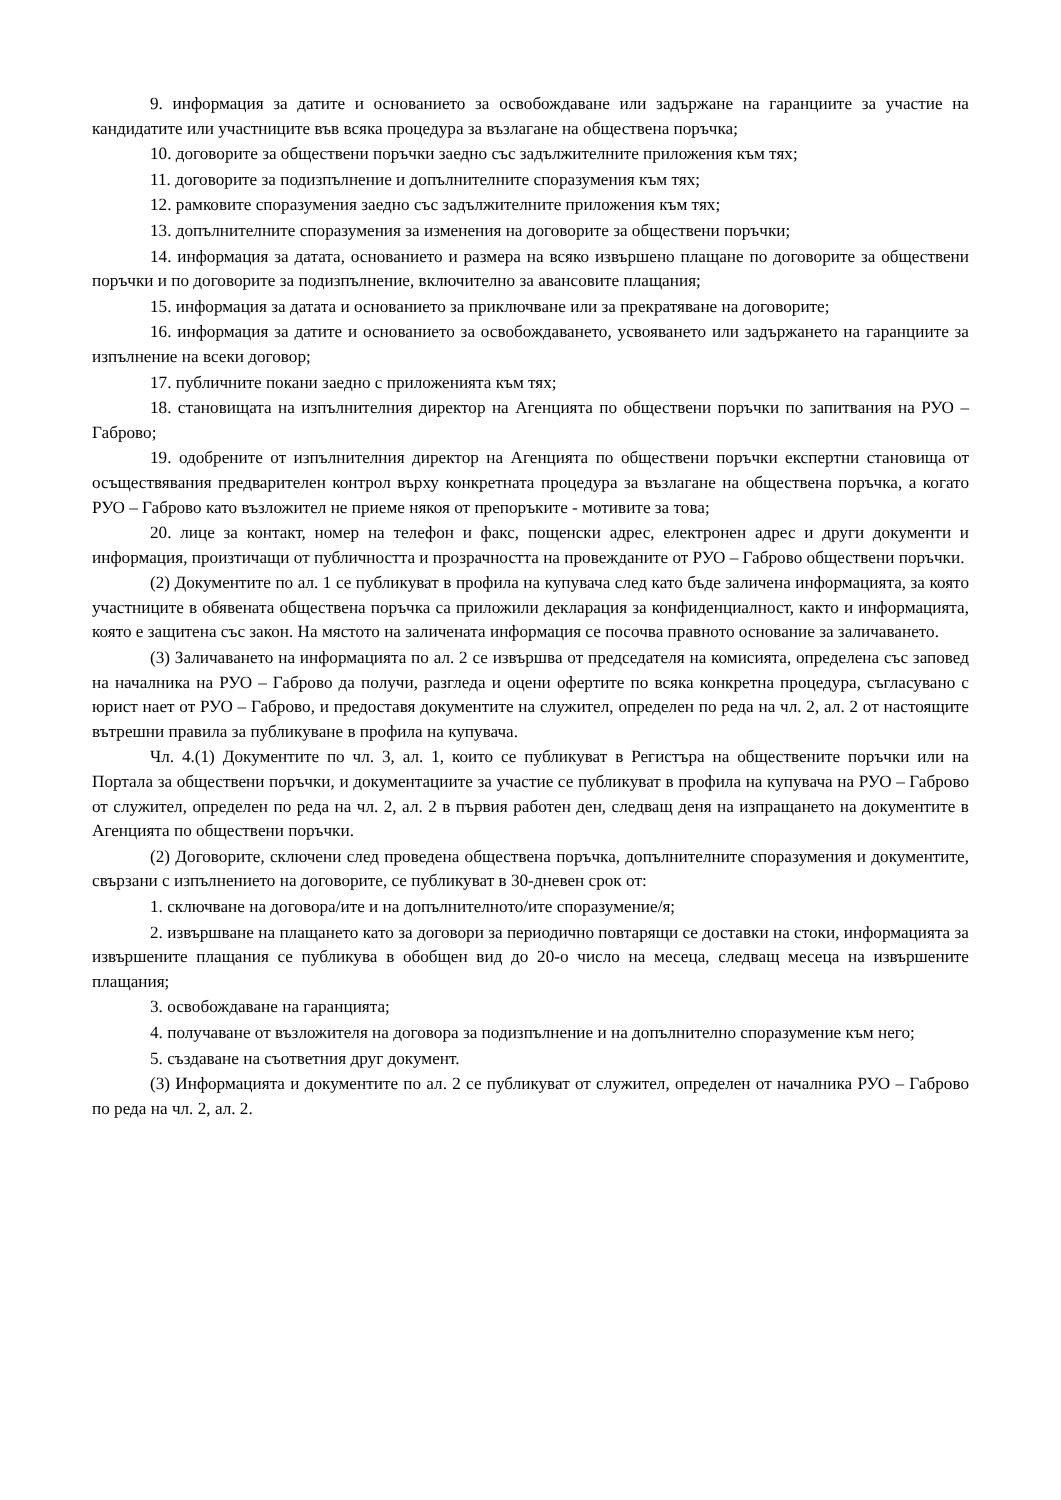9. информация за датите и основанието за освобождаване или задържане на гаранциите за участие на кандидатите или участниците във всяка процедура за възлагане на обществена поръчка;
10. договорите за обществени поръчки заедно със задължителните приложения към тях;
11. договорите за подизпълнение и допълнителните споразумения към тях;
12. рамковите споразумения заедно със задължителните приложения към тях;
13. допълнителните споразумения за изменения на договорите за обществени поръчки;
14. информация за датата, основанието и размера на всяко извършено плащане по договорите за обществени поръчки и по договорите за подизпълнение, включително за авансовите плащания;
15. информация за датата и основанието за приключване или за прекратяване на договорите;
16. информация за датите и основанието за освобождаването, усвояването или задържането на гаранциите за изпълнение на всеки договор;
17. публичните покани заедно с приложенията към тях;
18. становищата на изпълнителния директор на Агенцията по обществени поръчки по запитвания на РУО – Габрово;
19. одобрените от изпълнителния директор на Агенцията по обществени поръчки експертни становища от осъществявания предварителен контрол върху конкретната процедура за възлагане на обществена поръчка, а когато РУО – Габрово като възложител не приеме някоя от препоръките - мотивите за това;
20. лице за контакт, номер на телефон и факс, пощенски адрес, електронен адрес и други документи и информация, произтичащи от публичността и прозрачността на провежданите от РУО – Габрово обществени поръчки.
(2) Документите по ал. 1 се публикуват в профила на купувача след като бъде заличена информацията, за която участниците в обявената обществена поръчка са приложили декларация за конфиденциалност, както и информацията, която е защитена със закон. На мястото на заличената информация се посочва правното основание за заличаването.
(3) Заличаването на информацията по ал. 2 се извършва от председателя на комисията, определена със заповед на началника на РУО – Габрово да получи, разгледа и оцени офертите по всяка конкретна процедура, съгласувано с юрист нает от РУО – Габрово, и предоставя документите на служител, определен по реда на чл. 2, ал. 2 от настоящите вътрешни правила за публикуване в профила на купувача.
Чл. 4.(1) Документите по чл. 3, ал. 1, които се публикуват в Регистъра на обществените поръчки или на Портала за обществени поръчки, и документациите за участие се публикуват в профила на купувача на РУО – Габрово от служител, определен по реда на чл. 2, ал. 2 в първия работен ден, следващ деня на изпращането на документите в Агенцията по обществени поръчки.
(2) Договорите, сключени след проведена обществена поръчка, допълнителните споразумения и документите, свързани с изпълнението на договорите, се публикуват в 30-дневен срок от:
1. сключване на договора/ите и на допълнителното/ите споразумение/я;
2. извършване на плащането като за договори за периодично повтарящи се доставки на стоки, информацията за извършените плащания се публикува в обобщен вид до 20-о число на месеца, следващ месеца на извършените плащания;
3. освобождаване на гаранцията;
4. получаване от възложителя на договора за подизпълнение и на допълнително споразумение към него;
5. създаване на съответния друг документ.
(3) Информацията и документите по ал. 2 се публикуват от служител, определен от началника РУО – Габрово по реда на чл. 2, ал. 2.